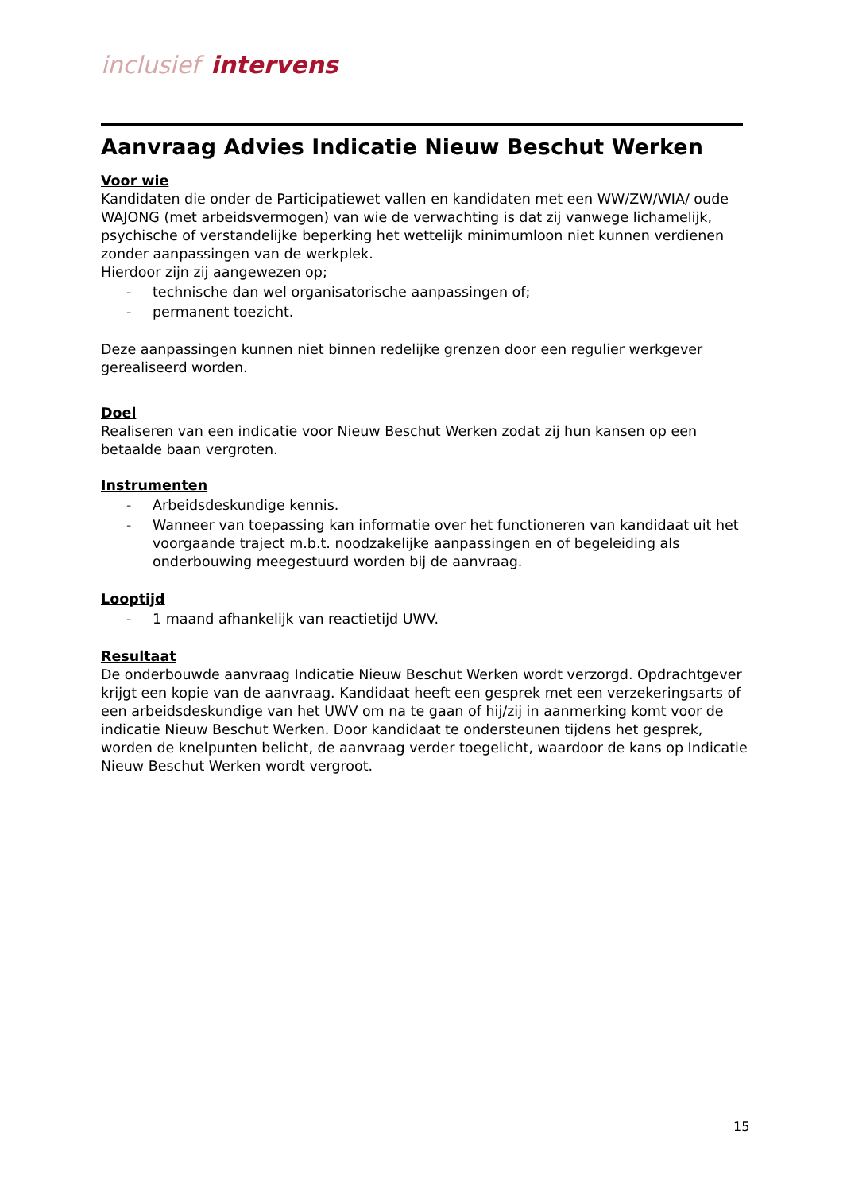inclusief intervens
Aanvraag Advies Indicatie Nieuw Beschut Werken
Voor wie
Kandidaten die onder de Participatiewet vallen en kandidaten met een WW/ZW/WIA/ oude WAJONG (met arbeidsvermogen) van wie de verwachting is dat zij vanwege lichamelijk, psychische of verstandelijke beperking het wettelijk minimumloon niet kunnen verdienen zonder aanpassingen van de werkplek.
Hierdoor zijn zij aangewezen op;
- technische dan wel organisatorische aanpassingen of;
- permanent toezicht.
Deze aanpassingen kunnen niet binnen redelijke grenzen door een regulier werkgever gerealiseerd worden.
Doel
Realiseren van een indicatie voor Nieuw Beschut Werken zodat zij hun kansen op een betaalde baan vergroten.
Instrumenten
- Arbeidsdeskundige kennis.
- Wanneer van toepassing kan informatie over het functioneren van kandidaat uit het voorgaande traject m.b.t. noodzakelijke aanpassingen en of begeleiding als onderbouwing meegestuurd worden bij de aanvraag.
Looptijd
- 1 maand afhankelijk van reactietijd UWV.
Resultaat
De onderbouwde aanvraag Indicatie Nieuw Beschut Werken wordt verzorgd. Opdrachtgever krijgt een kopie van de aanvraag. Kandidaat heeft een gesprek met een verzekeringsarts of een arbeidsdeskundige van het UWV om na te gaan of hij/zij in aanmerking komt voor de indicatie Nieuw Beschut Werken. Door kandidaat te ondersteunen tijdens het gesprek, worden de knelpunten belicht, de aanvraag verder toegelicht, waardoor de kans op Indicatie Nieuw Beschut Werken wordt vergroot.
15